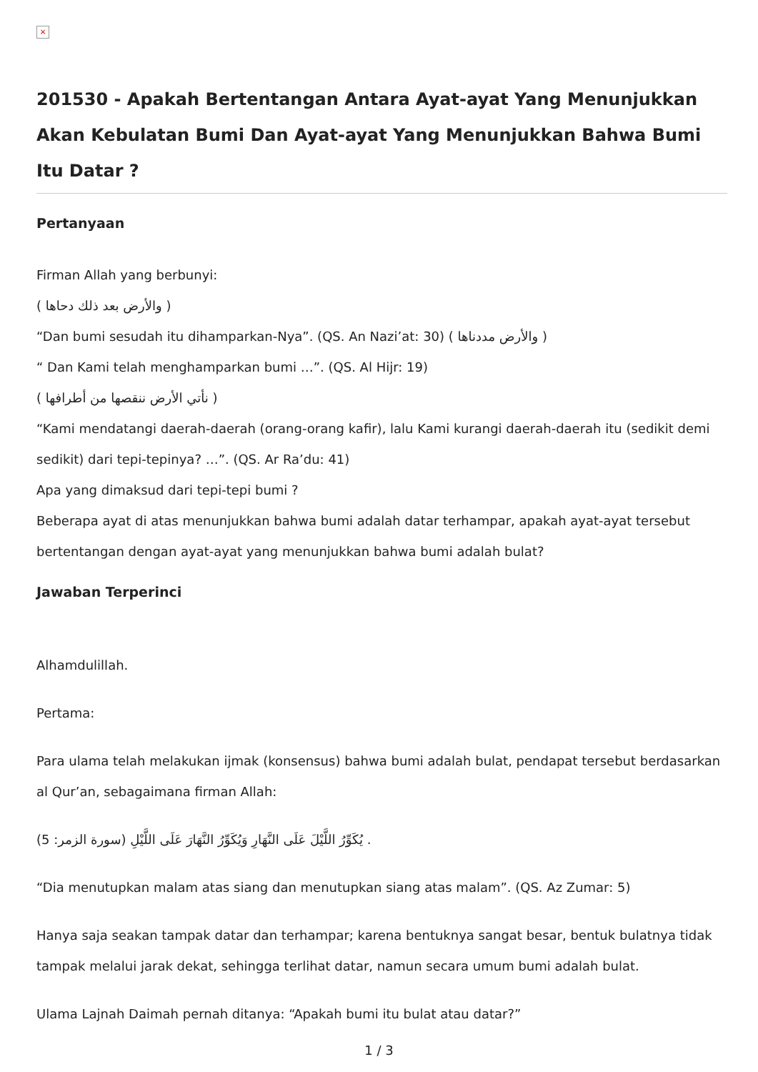×
201530 - Apakah Bertentangan Antara Ayat-ayat Yang Menunjukkan Akan Kebulatan Bumi Dan Ayat-ayat Yang Menunjukkan Bahwa Bumi Itu Datar ?
Pertanyaan
Firman Allah yang berbunyi:
( والأرض بعد ذلك دحاها )
“Dan bumi sesudah itu dihamparkan-Nya”. (QS. An Nazi’at: 30) ( والأرض مددناها )
“ Dan Kami telah menghamparkan bumi …”. (QS. Al Hijr: 19)
( نأتي الأرض ننقصها من أطرافها )
“Kami mendatangi daerah-daerah (orang-orang kafir), lalu Kami kurangi daerah-daerah itu (sedikit demi sedikit) dari tepi-tepinya? …”. (QS. Ar Ra’du: 41)
Apa yang dimaksud dari tepi-tepi bumi ?
Beberapa ayat di atas menunjukkan bahwa bumi adalah datar terhampar, apakah ayat-ayat tersebut bertentangan dengan ayat-ayat yang menunjukkan bahwa bumi adalah bulat?
Jawaban Terperinci
Alhamdulillah.
Pertama:
Para ulama telah melakukan ijmak (konsensus) bahwa bumi adalah bulat, pendapat tersebut berdasarkan al Qur’an, sebagaimana firman Allah:
(يُكَوِّرُ اللَّيْلَ عَلَى النَّهَارِ وَيُكَوِّرُ النَّهَارَ عَلَى اللَّيْلِ (سورة الزمر: 5 .
“Dia menutupkan malam atas siang dan menutupkan siang atas malam”. (QS. Az Zumar: 5)
Hanya saja seakan tampak datar dan terhampar; karena bentuknya sangat besar, bentuk bulatnya tidak tampak melalui jarak dekat, sehingga terlihat datar, namun secara umum bumi adalah bulat.
Ulama Lajnah Daimah pernah ditanya: “Apakah bumi itu bulat atau datar?”
1 / 3